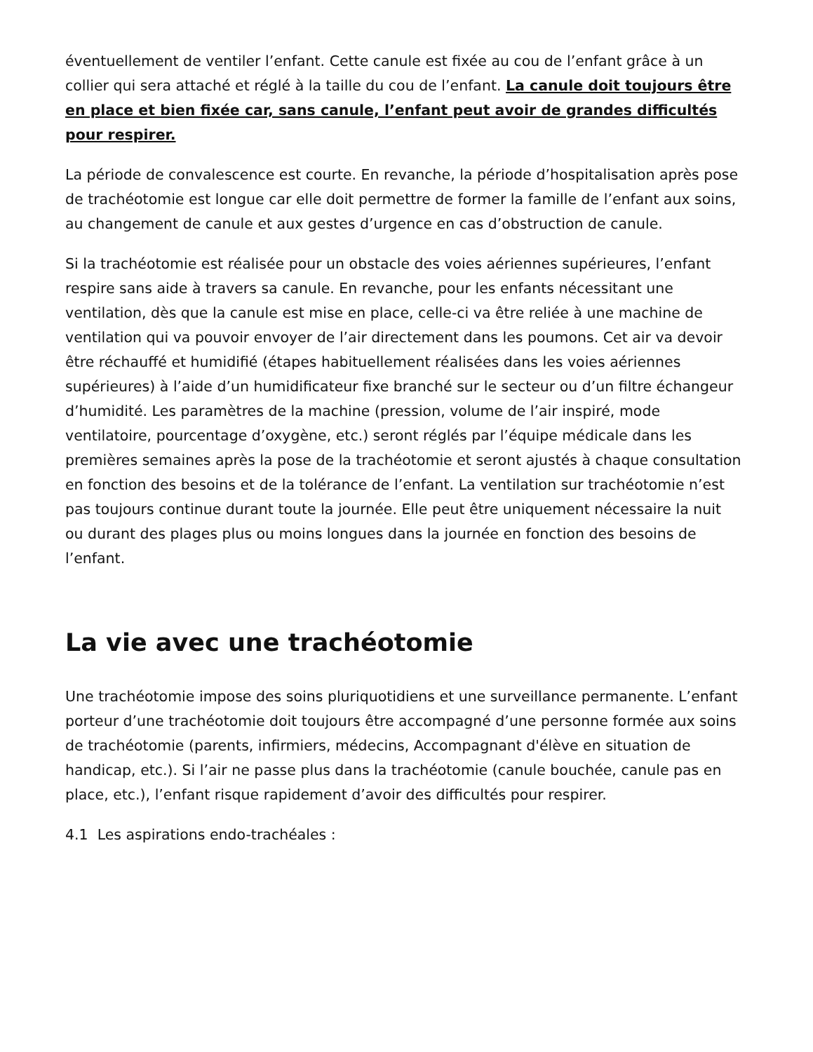éventuellement de ventiler l’enfant. Cette canule est fixée au cou de l’enfant grâce à un collier qui sera attaché et réglé à la taille du cou de l’enfant. La canule doit toujours être en place et bien fixée car, sans canule, l’enfant peut avoir de grandes difficultés pour respirer.
La période de convalescence est courte. En revanche, la période d’hospitalisation après pose de trachéotomie est longue car elle doit permettre de former la famille de l’enfant aux soins, au changement de canule et aux gestes d’urgence en cas d’obstruction de canule.
Si la trachéotomie est réalisée pour un obstacle des voies aériennes supérieures, l’enfant respire sans aide à travers sa canule. En revanche, pour les enfants nécessitant une ventilation, dès que la canule est mise en place, celle-ci va être reliée à une machine de ventilation qui va pouvoir envoyer de l’air directement dans les poumons. Cet air va devoir être réchauffé et humidifié (étapes habituellement réalisées dans les voies aériennes supérieures) à l’aide d’un humidificateur fixe branché sur le secteur ou d’un filtre échangeur d’humidité. Les paramètres de la machine (pression, volume de l’air inspiré, mode ventilatoire, pourcentage d’oxygène, etc.) seront réglés par l’équipe médicale dans les premières semaines après la pose de la trachéotomie et seront ajustés à chaque consultation en fonction des besoins et de la tolérance de l’enfant. La ventilation sur trachéotomie n’est pas toujours continue durant toute la journée. Elle peut être uniquement nécessaire la nuit ou durant des plages plus ou moins longues dans la journée en fonction des besoins de l’enfant.
La vie avec une trachéotomie
Une trachéotomie impose des soins pluriquotidiens et une surveillance permanente. L’enfant porteur d’une trachéotomie doit toujours être accompagné d’une personne formée aux soins de trachéotomie (parents, infirmiers, médecins, Accompagnant d'élève en situation de handicap, etc.). Si l’air ne passe plus dans la trachéotomie (canule bouchée, canule pas en place, etc.), l’enfant risque rapidement d’avoir des difficultés pour respirer.
4.1 Les aspirations endo-trachéales :